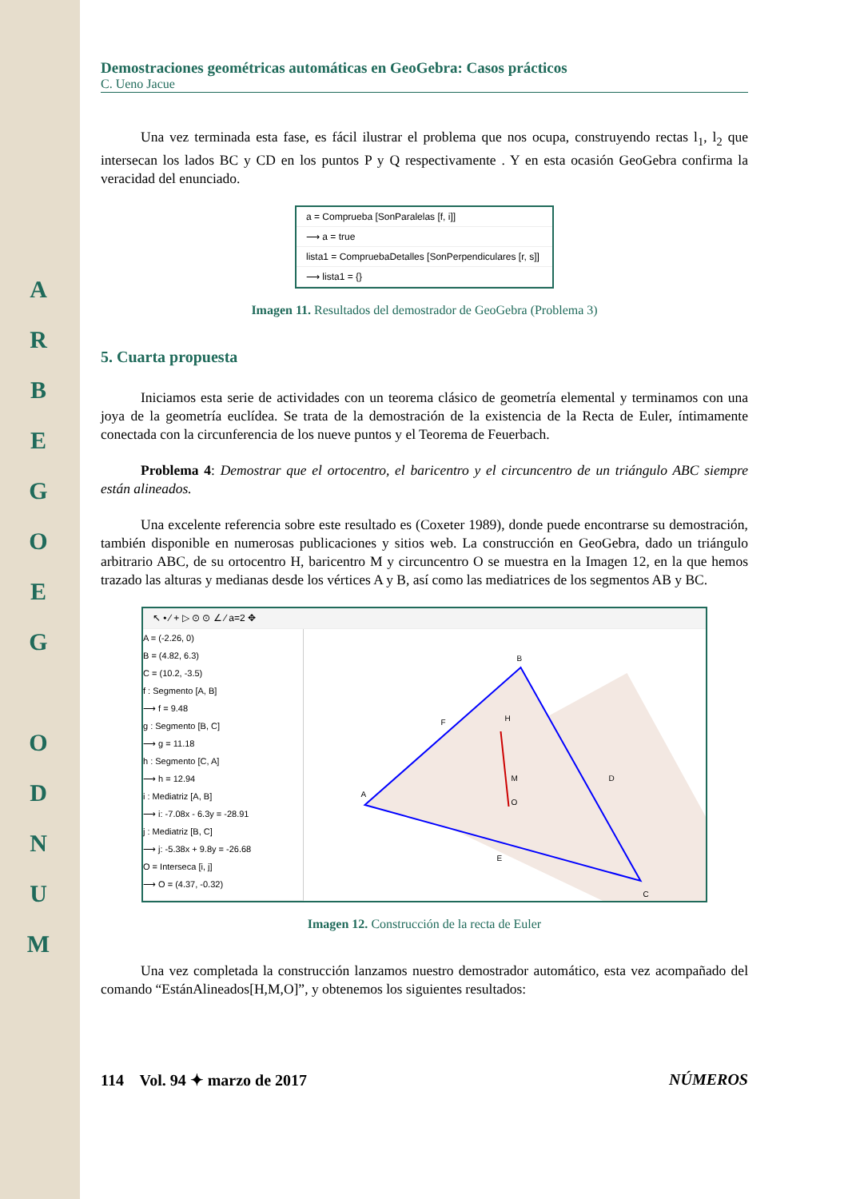A
R
B
E
G
O
E
G
O
D
N
U
M
Demostraciones geométricas automáticas en GeoGebra: Casos prácticos
C. Ueno Jacue
Una vez terminada esta fase, es fácil ilustrar el problema que nos ocupa, construyendo rectas l<sub>1</sub>, l<sub>2</sub> que intersecan los lados BC y CD en los puntos P y Q respectivamente . Y en esta ocasión GeoGebra confirma la veracidad del enunciado.
a = Comprueba [SonParalelas [f, i]]
⟶ a = true
lista1 = CompruebaDetalles [SonPerpendiculares [r, s]]
⟶ lista1 = {}
Imagen 11. Resultados del demostrador de GeoGebra (Problema 3)
5. Cuarta propuesta
Iniciamos esta serie de actividades con un teorema clásico de geometría elemental y terminamos con una joya de la geometría euclídea. Se trata de la demostración de la existencia de la Recta de Euler, íntimamente conectada con la circunferencia de los nueve puntos y el Teorema de Feuerbach.
Problema 4: Demostrar que el ortocentro, el baricentro y el circuncentro de un triángulo ABC siempre están alineados.
Una excelente referencia sobre este resultado es (Coxeter 1989), donde puede encontrarse su demostración, también disponible en numerosas publicaciones y sitios web. La construcción en GeoGebra, dado un triángulo arbitrario ABC, de su ortocentro H, baricentro M y circuncentro O se muestra en la Imagen 12, en la que hemos trazado las alturas y medianas desde los vértices A y B, así como las mediatrices de los segmentos AB y BC.
↖ • ⁄ + ▷ ⊙ ⊙ ∠ ⁄ a=2 ✥
A = (-2.26, 0)
B = (4.82, 6.3)
C = (10.2, -3.5)
f : Segmento [A, B]
⟶ f = 9.48
g : Segmento [B, C]
⟶ g = 11.18
h : Segmento [C, A]
⟶ h = 12.94
i : Mediatriz [A, B]
⟶ i: -7.08x - 6.3y = -28.91
j : Mediatriz [B, C]
⟶ j: -5.38x + 9.8y = -26.68
O = Interseca [i, j]
⟶ O = (4.37, -0.32)
B
H
M
O
A
C
D
E
F
Imagen 12. Construcción de la recta de Euler
Una vez completada la construcción lanzamos nuestro demostrador automático, esta vez acompañado del comando “EstánAlineados[H,M,O]”, y obtenemos los siguientes resultados:
114 Vol. 94 ✦ marzo de 2017 NÚMEROS